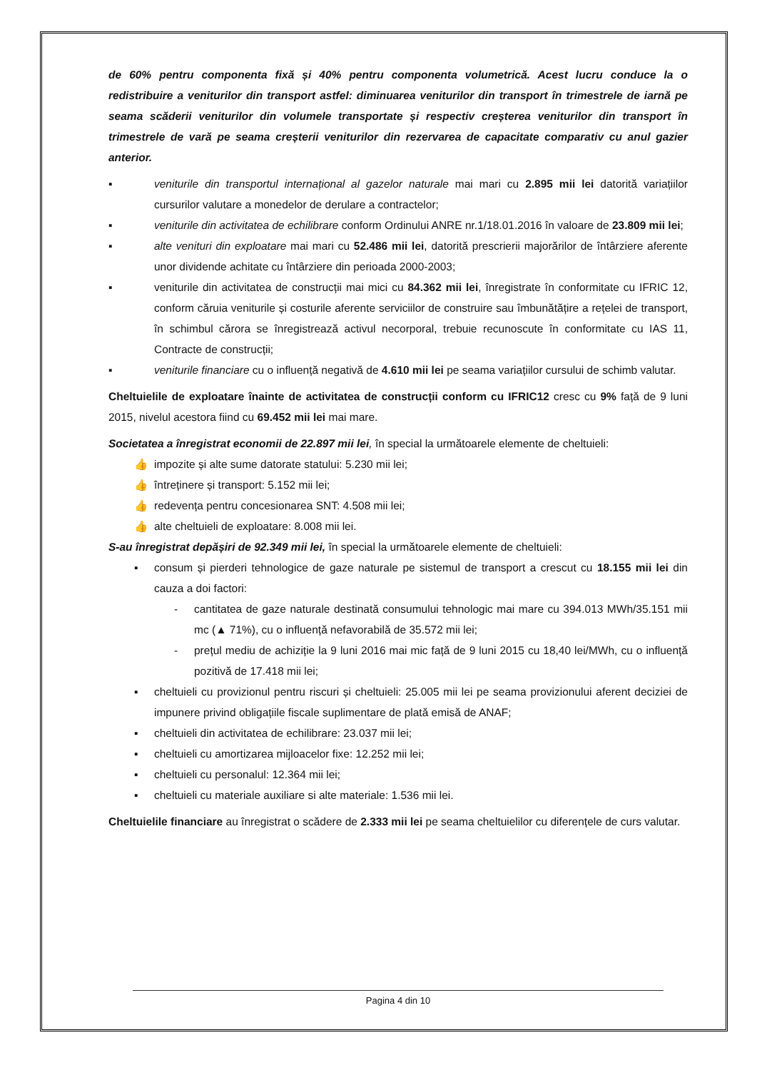de 60% pentru componenta fixă și 40% pentru componenta volumetrică. Acest lucru conduce la o redistribuire a veniturilor din transport astfel: diminuarea veniturilor din transport în trimestrele de iarnă pe seama scăderii veniturilor din volumele transportate și respectiv creșterea veniturilor din transport în trimestrele de vară pe seama creșterii veniturilor din rezervarea de capacitate comparativ cu anul gazier anterior.
▪ veniturile din transportul internațional al gazelor naturale mai mari cu 2.895 mii lei datorită variațiilor cursurilor valutare a monedelor de derulare a contractelor;
▪ veniturile din activitatea de echilibrare conform Ordinului ANRE nr.1/18.01.2016 în valoare de 23.809 mii lei;
▪ alte venituri din exploatare mai mari cu 52.486 mii lei, datorită prescrierii majorărilor de întârziere aferente unor dividende achitate cu întârziere din perioada 2000-2003;
▪ veniturile din activitatea de construcții mai mici cu 84.362 mii lei, înregistrate în conformitate cu IFRIC 12, conform căruia veniturile și costurile aferente serviciilor de construire sau îmbunătățire a rețelei de transport, în schimbul cărora se înregistrează activul necorporal, trebuie recunoscute în conformitate cu IAS 11, Contracte de construcții;
▪ veniturile financiare cu o influență negativă de 4.610 mii lei pe seama variațiilor cursului de schimb valutar.
Cheltuielile de exploatare înainte de activitatea de construcții conform cu IFRIC12 cresc cu 9% față de 9 luni 2015, nivelul acestora fiind cu 69.452 mii lei mai mare.
Societatea a înregistrat economii de 22.897 mii lei, în special la următoarele elemente de cheltuieli:
👍 impozite și alte sume datorate statului: 5.230 mii lei;
👍 întreținere și transport: 5.152 mii lei;
👍 redevența pentru concesionarea SNT: 4.508 mii lei;
👍 alte cheltuieli de exploatare: 8.008 mii lei.
S-au înregistrat depășiri de 92.349 mii lei, în special la următoarele elemente de cheltuieli:
▪ consum și pierderi tehnologice de gaze naturale pe sistemul de transport a crescut cu 18.155 mii lei din cauza a doi factori:
- cantitatea de gaze naturale destinată consumului tehnologic mai mare cu 394.013 MWh/35.151 mii mc (▲ 71%), cu o influență nefavorabilă de 35.572 mii lei;
- prețul mediu de achiziție la 9 luni 2016 mai mic față de 9 luni 2015 cu 18,40 lei/MWh, cu o influență pozitivă de 17.418 mii lei;
▪ cheltuieli cu provizionul pentru riscuri și cheltuieli: 25.005 mii lei pe seama provizionului aferent deciziei de impunere privind obligațiile fiscale suplimentare de plată emisă de ANAF;
▪ cheltuieli din activitatea de echilibrare: 23.037 mii lei;
▪ cheltuieli cu amortizarea mijloacelor fixe: 12.252 mii lei;
▪ cheltuieli cu personalul: 12.364 mii lei;
▪ cheltuieli cu materiale auxiliare si alte materiale: 1.536 mii lei.
Cheltuielile financiare au înregistrat o scădere de 2.333 mii lei pe seama cheltuielilor cu diferențele de curs valutar.
Pagina 4 din 10